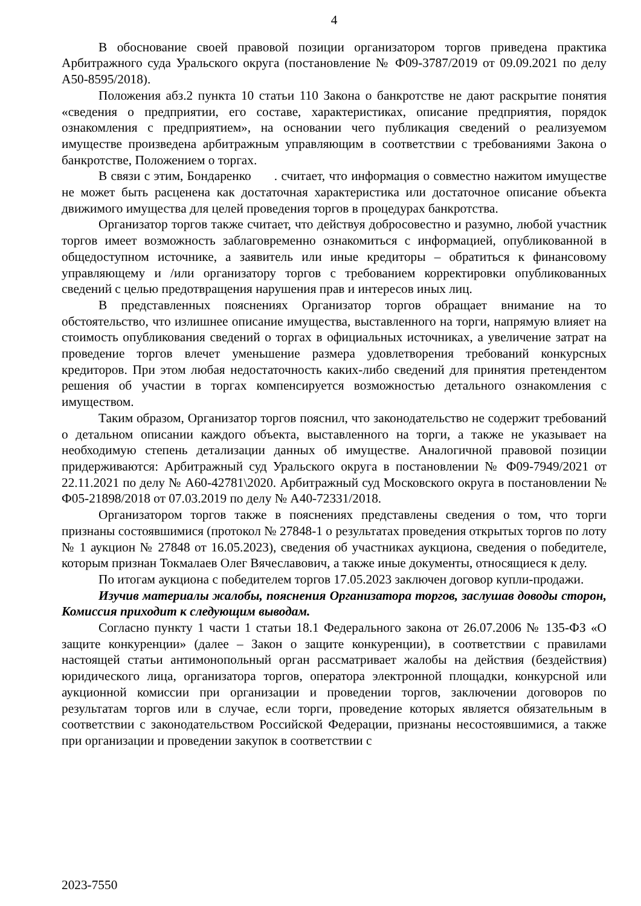4
В обоснование своей правовой позиции организатором торгов приведена практика Арбитражного суда Уральского округа (постановление № Ф09-3787/2019 от 09.09.2021 по делу А50-8595/2018).
Положения абз.2 пункта 10 статьи 110 Закона о банкротстве не дают раскрытие понятия «сведения о предприятии, его составе, характеристиках, описание предприятия, порядок ознакомления с предприятием», на основании чего публикация сведений о реализуемом имуществе произведена арбитражным управляющим в соответствии с требованиями Закона о банкротстве, Положением о торгах.
В связи с этим, Бондаренко . считает, что информация о совместно нажитом имуществе не может быть расценена как достаточная характеристика или достаточное описание объекта движимого имущества для целей проведения торгов в процедурах банкротства.
Организатор торгов также считает, что действуя добросовестно и разумно, любой участник торгов имеет возможность заблаговременно ознакомиться с информацией, опубликованной в общедоступном источнике, а заявитель или иные кредиторы – обратиться к финансовому управляющему и /или организатору торгов с требованием корректировки опубликованных сведений с целью предотвращения нарушения прав и интересов иных лиц.
В представленных пояснениях Организатор торгов обращает внимание на то обстоятельство, что излишнее описание имущества, выставленного на торги, напрямую влияет на стоимость опубликования сведений о торгах в официальных источниках, а увеличение затрат на проведение торгов влечет уменьшение размера удовлетворения требований конкурсных кредиторов. При этом любая недостаточность каких-либо сведений для принятия претендентом решения об участии в торгах компенсируется возможностью детального ознакомления с имуществом.
Таким образом, Организатор торгов пояснил, что законодательство не содержит требований о детальном описании каждого объекта, выставленного на торги, а также не указывает на необходимую степень детализации данных об имуществе. Аналогичной правовой позиции придерживаются: Арбитражный суд Уральского округа в постановлении № Ф09-7949/2021 от 22.11.2021 по делу № А60-42781\2020. Арбитражный суд Московского округа в постановлении № Ф05-21898/2018 от 07.03.2019 по делу № А40-72331/2018.
Организатором торгов также в пояснениях представлены сведения о том, что торги признаны состоявшимися (протокол № 27848-1 о результатах проведения открытых торгов по лоту № 1 аукцион № 27848 от 16.05.2023), сведения об участниках аукциона, сведения о победителе, которым признан Токмалаев Олег Вячеславович, а также иные документы, относящиеся к делу.
По итогам аукциона с победителем торгов 17.05.2023 заключен договор купли-продажи.
Изучив материалы жалобы, пояснения Организатора торгов, заслушав доводы сторон, Комиссия приходит к следующим выводам.
Согласно пункту 1 части 1 статьи 18.1 Федерального закона от 26.07.2006 № 135-ФЗ «О защите конкуренции» (далее – Закон о защите конкуренции), в соответствии с правилами настоящей статьи антимонопольный орган рассматривает жалобы на действия (бездействия) юридического лица, организатора торгов, оператора электронной площадки, конкурсной или аукционной комиссии при организации и проведении торгов, заключении договоров по результатам торгов или в случае, если торги, проведение которых является обязательным в соответствии с законодательством Российской Федерации, признаны несостоявшимися, а также при организации и проведении закупок в соответствии с
2023-7550